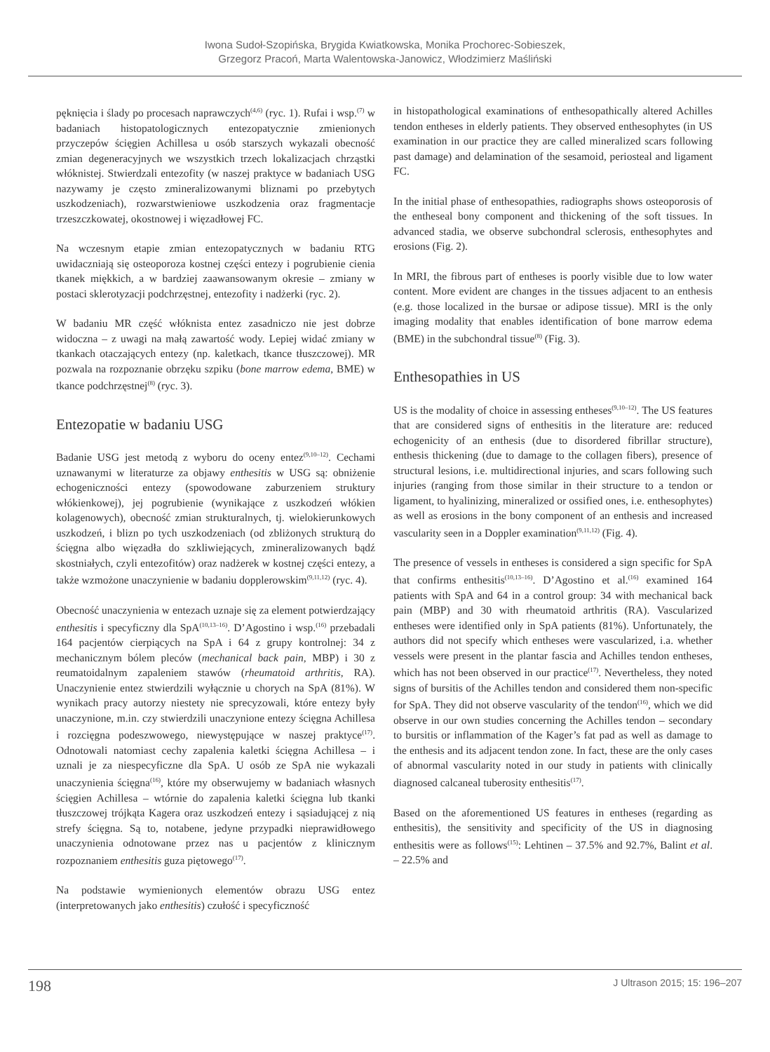Iwona Sudoł-Szopińska, Brygida Kwiatkowska, Monika Prochorec-Sobieszek,
Grzegorz Pracoń, Marta Walentowska-Janowicz, Włodzimierz Maśliński
pęknięcia i ślady po procesach naprawczych<sup>(4,6)</sup> (ryc. 1). Rufai i wsp.<sup>(7)</sup> w badaniach histopatologicznych entezopatycznie zmienionych przyczepów ścięgien Achillesa u osób starszych wykazali obecność zmian degeneracyjnych we wszystkich trzech lokalizacjach chrząstki włóknistej. Stwierdzali entezofity (w naszej praktyce w badaniach USG nazywamy je często zmineralizowanymi bliznami po przebytych uszkodzeniach), rozwarstwieniowe uszkodzenia oraz fragmentacje trzeszczkowatej, okostnowej i więzadłowej FC.
Na wczesnym etapie zmian entezopatycznych w badaniu RTG uwidaczniają się osteoporoza kostnej części entezy i pogrubienie cienia tkanek miękkich, a w bardziej zaawansowanym okresie – zmiany w postaci sklerotyzacji podchrzęstnej, entezofity i nadżerki (ryc. 2).
W badaniu MR część włóknista entez zasadniczo nie jest dobrze widoczna – z uwagi na małą zawartość wody. Lepiej widać zmiany w tkankach otaczających entezy (np. kaletkach, tkance tłuszczowej). MR pozwala na rozpoznanie obrzęku szpiku (bone marrow edema, BME) w tkance podchrzęstnej<sup>(8)</sup> (ryc. 3).
Entezopatie w badaniu USG
Badanie USG jest metodą z wyboru do oceny entez<sup>(9,10–12)</sup>. Cechami uznawanymi w literaturze za objawy enthesitis w USG są: obniżenie echogeniczności entezy (spowodowane zaburzeniem struktury włókienkowej), jej pogrubienie (wynikające z uszkodzeń włókien kolagenowych), obecność zmian strukturalnych, tj. wielokierunkowych uszkodzeń, i blizn po tych uszkodzeniach (od zbliżonych strukturą do ścięgna albo więzadła do szkliwiejących, zmineralizowanych bądź skostniałych, czyli entezofitów) oraz nadżerek w kostnej części entezy, a także wzmożone unaczynienie w badaniu dopplerowskim<sup>(9,11,12)</sup> (ryc. 4).
Obecność unaczynienia w entezach uznaje się za element potwierdzający enthesitis i specyficzny dla SpA<sup>(10,13–16)</sup>. D’Agostino i wsp.<sup>(16)</sup> przebadali 164 pacjentów cierpiących na SpA i 64 z grupy kontrolnej: 34 z mechanicznym bólem pleców (mechanical back pain, MBP) i 30 z reumatoidalnym zapaleniem stawów (rheumatoid arthritis, RA). Unaczynienie entez stwierdzili wyłącznie u chorych na SpA (81%). W wynikach pracy autorzy niestety nie sprecyzowali, które entezy były unaczynione, m.in. czy stwierdzili unaczynione entezy ścięgna Achillesa i rozcięgna podeszwowego, niewystępujące w naszej praktyce<sup>(17)</sup>. Odnotowali natomiast cechy zapalenia kaletki ścięgna Achillesa – i uznali je za niespecyficzne dla SpA. U osób ze SpA nie wykazali unaczynienia ścięgna<sup>(16)</sup>, które my obserwujemy w badaniach własnych ścięgien Achillesa – wtórnie do zapalenia kaletki ścięgna lub tkanki tłuszczowej trójkąta Kagera oraz uszkodzeń entezy i sąsiadującej z nią strefy ścięgna. Są to, notabene, jedyne przypadki nieprawidłowego unaczynienia odnotowane przez nas u pacjentów z klinicznym rozpoznaniem enthesitis guza piętowego<sup>(17)</sup>.
Na podstawie wymienionych elementów obrazu USG entez (interpretowanych jako enthesitis) czułość i specyficzność
in histopathological examinations of enthesopathically altered Achilles tendon entheses in elderly patients. They observed enthesophytes (in US examination in our practice they are called mineralized scars following past damage) and delamination of the sesamoid, periosteal and ligament FC.
In the initial phase of enthesopathies, radiographs shows osteoporosis of the entheseal bony component and thickening of the soft tissues. In advanced stadia, we observe subchondral sclerosis, enthesophytes and erosions (Fig. 2).
In MRI, the fibrous part of entheses is poorly visible due to low water content. More evident are changes in the tissues adjacent to an enthesis (e.g. those localized in the bursae or adipose tissue). MRI is the only imaging modality that enables identification of bone marrow edema (BME) in the subchondral tissue<sup>(8)</sup> (Fig. 3).
Enthesopathies in US
US is the modality of choice in assessing entheses<sup>(9,10–12)</sup>. The US features that are considered signs of enthesitis in the literature are: reduced echogenicity of an enthesis (due to disordered fibrillar structure), enthesis thickening (due to damage to the collagen fibers), presence of structural lesions, i.e. multidirectional injuries, and scars following such injuries (ranging from those similar in their structure to a tendon or ligament, to hyalinizing, mineralized or ossified ones, i.e. enthesophytes) as well as erosions in the bony component of an enthesis and increased vascularity seen in a Doppler examination<sup>(9,11,12)</sup> (Fig. 4).
The presence of vessels in entheses is considered a sign specific for SpA that confirms enthesitis<sup>(10,13–16)</sup>. D’Agostino et al.<sup>(16)</sup> examined 164 patients with SpA and 64 in a control group: 34 with mechanical back pain (MBP) and 30 with rheumatoid arthritis (RA). Vascularized entheses were identified only in SpA patients (81%). Unfortunately, the authors did not specify which entheses were vascularized, i.a. whether vessels were present in the plantar fascia and Achilles tendon entheses, which has not been observed in our practice<sup>(17)</sup>. Nevertheless, they noted signs of bursitis of the Achilles tendon and considered them non-specific for SpA. They did not observe vascularity of the tendon<sup>(16)</sup>, which we did observe in our own studies concerning the Achilles tendon – secondary to bursitis or inflammation of the Kager’s fat pad as well as damage to the enthesis and its adjacent tendon zone. In fact, these are the only cases of abnormal vascularity noted in our study in patients with clinically diagnosed calcaneal tuberosity enthesitis<sup>(17)</sup>.
Based on the aforementioned US features in entheses (regarding as enthesitis), the sensitivity and specificity of the US in diagnosing enthesitis were as follows<sup>(15)</sup>: Lehtinen – 37.5% and 92.7%, Balint et al. – 22.5% and
198 J Ultrason 2015; 15: 196–207